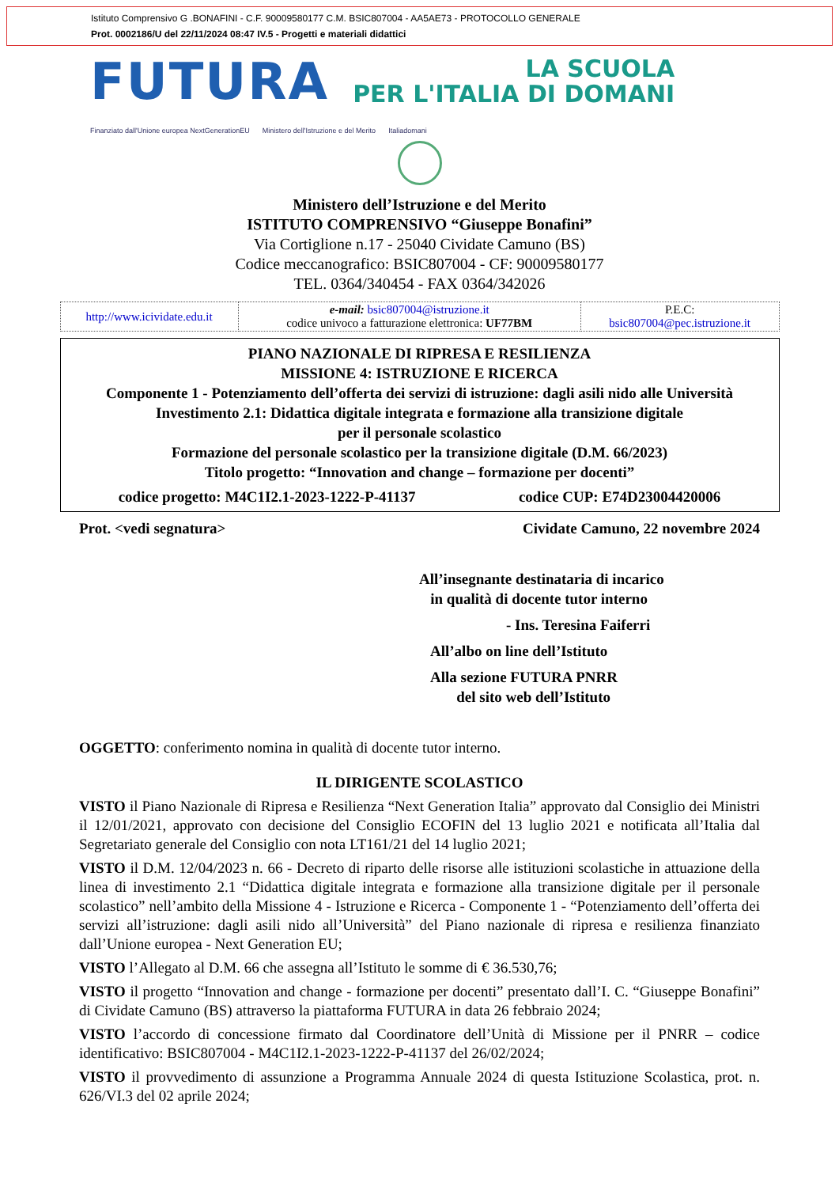Istituto Comprensivo G .BONAFINI - C.F. 90009580177 C.M. BSIC807004 - AA5AE73 - PROTOCOLLO GENERALE
Prot. 0002186/U del 22/11/2024 08:47 IV.5 - Progetti e materiali didattici
FUTURA
LA SCUOLA
PER L'ITALIA DI DOMANI
Finanziato dall'Unione europea NextGenerationEU Ministero dell'Istruzione e del Merito Italiadomani
Ministero dell’Istruzione e del Merito
ISTITUTO COMPRENSIVO “Giuseppe Bonafini”
Via Cortiglione n.17 - 25040 Cividate Camuno (BS)
Codice meccanografico: BSIC807004 - CF: 90009580177
TEL. 0364/340454 - FAX 0364/342026
| http://www.icividate.edu.it | e-mail: bsic807004@istruzione.it codice univoco a fatturazione elettronica: UF77BM | P.E.C: bsic807004@pec.istruzione.it |
PIANO NAZIONALE DI RIPRESA E RESILIENZA
MISSIONE 4: ISTRUZIONE E RICERCA
Componente 1 - Potenziamento dell’offerta dei servizi di istruzione: dagli asili nido alle Università
Investimento 2.1: Didattica digitale integrata e formazione alla transizione digitale
per il personale scolastico
Formazione del personale scolastico per la transizione digitale (D.M. 66/2023)
Titolo progetto: “Innovation and change – formazione per docenti”
codice progetto: M4C1I2.1-2023-1222-P-41137 codice CUP: E74D23004420006
Prot. <vedi segnatura> Cividate Camuno, 22 novembre 2024
All’insegnante destinataria di incarico
in qualità di docente tutor interno
- Ins. Teresina Faiferri
All’albo on line dell’Istituto
Alla sezione FUTURA PNRR
del sito web dell’Istituto
OGGETTO: conferimento nomina in qualità di docente tutor interno.
IL DIRIGENTE SCOLASTICO
VISTO il Piano Nazionale di Ripresa e Resilienza “Next Generation Italia” approvato dal Consiglio dei Ministri il 12/01/2021, approvato con decisione del Consiglio ECOFIN del 13 luglio 2021 e notificata all’Italia dal Segretariato generale del Consiglio con nota LT161/21 del 14 luglio 2021;
VISTO il D.M. 12/04/2023 n. 66 - Decreto di riparto delle risorse alle istituzioni scolastiche in attuazione della linea di investimento 2.1 “Didattica digitale integrata e formazione alla transizione digitale per il personale scolastico” nell’ambito della Missione 4 - Istruzione e Ricerca - Componente 1 - “Potenziamento dell’offerta dei servizi all’istruzione: dagli asili nido all’Università” del Piano nazionale di ripresa e resilienza finanziato dall’Unione europea - Next Generation EU;
VISTO l’Allegato al D.M. 66 che assegna all’Istituto le somme di € 36.530,76;
VISTO il progetto “Innovation and change - formazione per docenti” presentato dall’I. C. “Giuseppe Bonafini” di Cividate Camuno (BS) attraverso la piattaforma FUTURA in data 26 febbraio 2024;
VISTO l’accordo di concessione firmato dal Coordinatore dell’Unità di Missione per il PNRR – codice identificativo: BSIC807004 - M4C1I2.1-2023-1222-P-41137 del 26/02/2024;
VISTO il provvedimento di assunzione a Programma Annuale 2024 di questa Istituzione Scolastica, prot. n. 626/VI.3 del 02 aprile 2024;